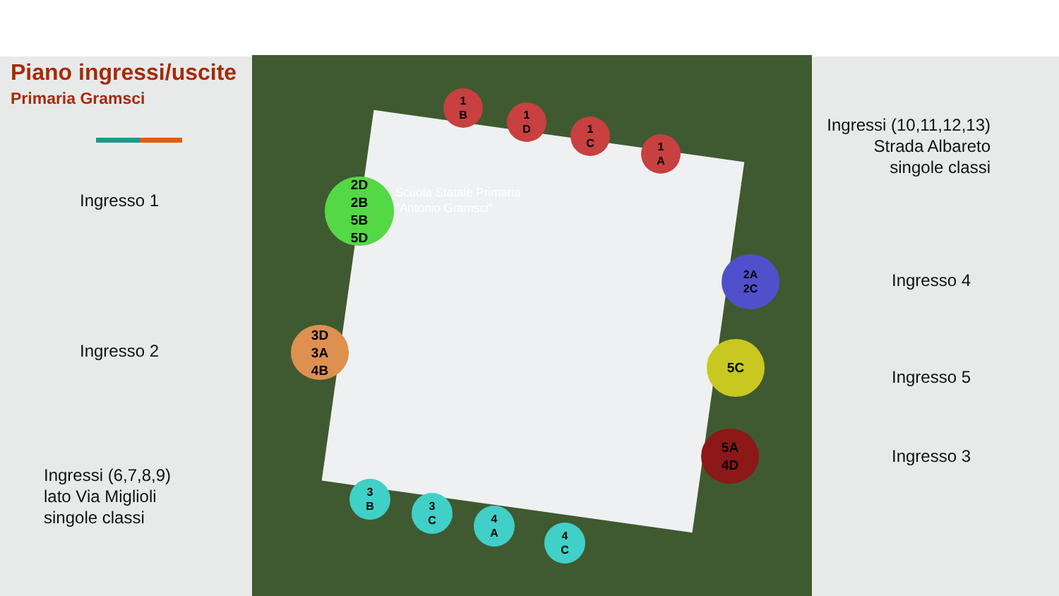Piano ingressi/uscite
Primaria Gramsci
Ingresso 1
Ingresso 2
Ingressi (6,7,8,9)
lato Via Miglioli
singole classi
Ingressi (10,11,12,13)
Strada Albareto
singole classi
Ingresso 4
Ingresso 5
Ingresso 3
Scuola Statale Primaria
"Antonio Gramsci"
1
B
1
D
1
C
1
A
2D
2B
5B
5D
3D
3A
4B
2A
2C
5C
5A
4D
3
B
3
C
4
A
4
C